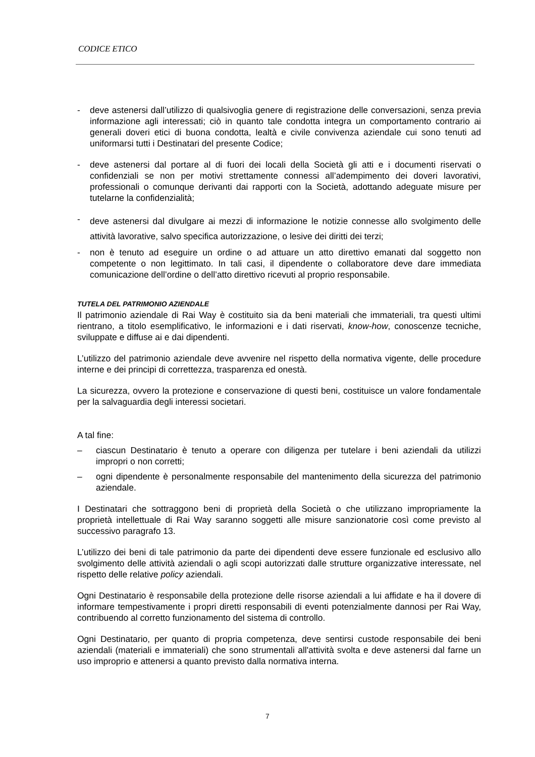CODICE ETICO
- deve astenersi dall’utilizzo di qualsivoglia genere di registrazione delle conversazioni, senza previa informazione agli interessati; ciò in quanto tale condotta integra un comportamento contrario ai generali doveri etici di buona condotta, lealtà e civile convivenza aziendale cui sono tenuti ad uniformarsi tutti i Destinatari del presente Codice;
- deve astenersi dal portare al di fuori dei locali della Società gli atti e i documenti riservati o confidenziali se non per motivi strettamente connessi all’adempimento dei doveri lavorativi, professionali o comunque derivanti dai rapporti con la Società, adottando adeguate misure per tutelarne la confidenzialità;
- deve astenersi dal divulgare ai mezzi di informazione le notizie connesse allo svolgimento delle attività lavorative, salvo specifica autorizzazione, o lesive dei diritti dei terzi;
- non è tenuto ad eseguire un ordine o ad attuare un atto direttivo emanati dal soggetto non competente o non legittimato. In tali casi, il dipendente o collaboratore deve dare immediata comunicazione dell’ordine o dell’atto direttivo ricevuti al proprio responsabile.
TUTELA DEL PATRIMONIO AZIENDALE
Il patrimonio aziendale di Rai Way è costituito sia da beni materiali che immateriali, tra questi ultimi rientrano, a titolo esemplificativo, le informazioni e i dati riservati, know-how, conoscenze tecniche, sviluppate e diffuse ai e dai dipendenti.
L’utilizzo del patrimonio aziendale deve avvenire nel rispetto della normativa vigente, delle procedure interne e dei principi di correttezza, trasparenza ed onestà.
La sicurezza, ovvero la protezione e conservazione di questi beni, costituisce un valore fondamentale per la salvaguardia degli interessi societari.
A tal fine:
– ciascun Destinatario è tenuto a operare con diligenza per tutelare i beni aziendali da utilizzi impropri o non corretti;
– ogni dipendente è personalmente responsabile del mantenimento della sicurezza del patrimonio aziendale.
I Destinatari che sottraggono beni di proprietà della Società o che utilizzano impropriamente la proprietà intellettuale di Rai Way saranno soggetti alle misure sanzionatorie così come previsto al successivo paragrafo 13.
L’utilizzo dei beni di tale patrimonio da parte dei dipendenti deve essere funzionale ed esclusivo allo svolgimento delle attività aziendali o agli scopi autorizzati dalle strutture organizzative interessate, nel rispetto delle relative policy aziendali.
Ogni Destinatario è responsabile della protezione delle risorse aziendali a lui affidate e ha il dovere di informare tempestivamente i propri diretti responsabili di eventi potenzialmente dannosi per Rai Way, contribuendo al corretto funzionamento del sistema di controllo.
Ogni Destinatario, per quanto di propria competenza, deve sentirsi custode responsabile dei beni aziendali (materiali e immateriali) che sono strumentali all'attività svolta e deve astenersi dal farne un uso improprio e attenersi a quanto previsto dalla normativa interna.
7